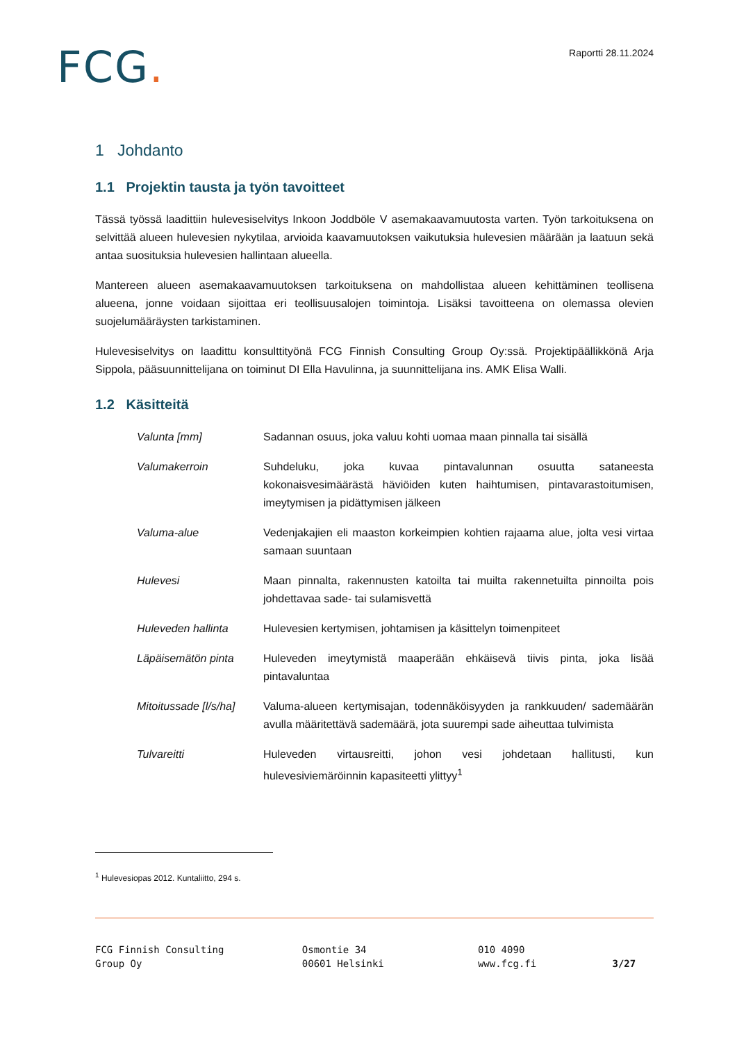FCG.
Raportti 28.11.2024
1 Johdanto
1.1 Projektin tausta ja työn tavoitteet
Tässä työssä laadittiin hulevesiselvitys Inkoon Joddböle V asemakaavamuutosta varten. Työn tarkoituksena on selvittää alueen hulevesien nykytilaa, arvioida kaavamuutoksen vaikutuksia hulevesien määrään ja laatuun sekä antaa suosituksia hulevesien hallintaan alueella.
Mantereen alueen asemakaavamuutoksen tarkoituksena on mahdollistaa alueen kehittäminen teollisena alueena, jonne voidaan sijoittaa eri teollisuusalojen toimintoja. Lisäksi tavoitteena on olemassa olevien suojelumääräysten tarkistaminen.
Hulevesiselvitys on laadittu konsulttityönä FCG Finnish Consulting Group Oy:ssä. Projektipäällikkönä Arja Sippola, pääsuunnittelijana on toiminut DI Ella Havulinna, ja suunnittelijana ins. AMK Elisa Walli.
1.2 Käsitteitä
| Valunta [mm] | Sadannan osuus, joka valuu kohti uomaa maan pinnalla tai sisällä |
| Valumakerroin | Suhdeluku, joka kuvaa pintavalunnan osuutta sataneesta kokonaisvesimäärästä häviöiden kuten haihtumisen, pintavarastoitumisen, imeytymisen ja pidättymisen jälkeen |
| Valuma-alue | Vedenjakajien eli maaston korkeimpien kohtien rajaama alue, jolta vesi virtaa samaan suuntaan |
| Hulevesi | Maan pinnalta, rakennusten katoilta tai muilta rakennetuilta pinnoilta pois johdettavaa sade- tai sulamisvettä |
| Huleveden hallinta | Hulevesien kertymisen, johtamisen ja käsittelyn toimenpiteet |
| Läpäisemätön pinta | Huleveden imeytymistä maaperään ehkäisevä tiivis pinta, joka lisää pintavaluntaa |
| Mitoitussade [l/s/ha] | Valuma-alueen kertymisajan, todennäköisyyden ja rankkuuden/ sademäärän avulla määritettävä sademäärä, jota suurempi sade aiheuttaa tulvimista |
| Tulvareitti | Huleveden virtausreitti, johon vesi johdetaan hallitusti, kun hulevesiviemäröinnin kapasiteetti ylittyy<sup>1</sup> |
<sup>1</sup> Hulevesiopas 2012. Kuntaliitto, 294 s.
FCG Finnish Consulting
Group Oy
Osmontie 34
00601 Helsinki
010 4090
www.fcg.fi
3/27